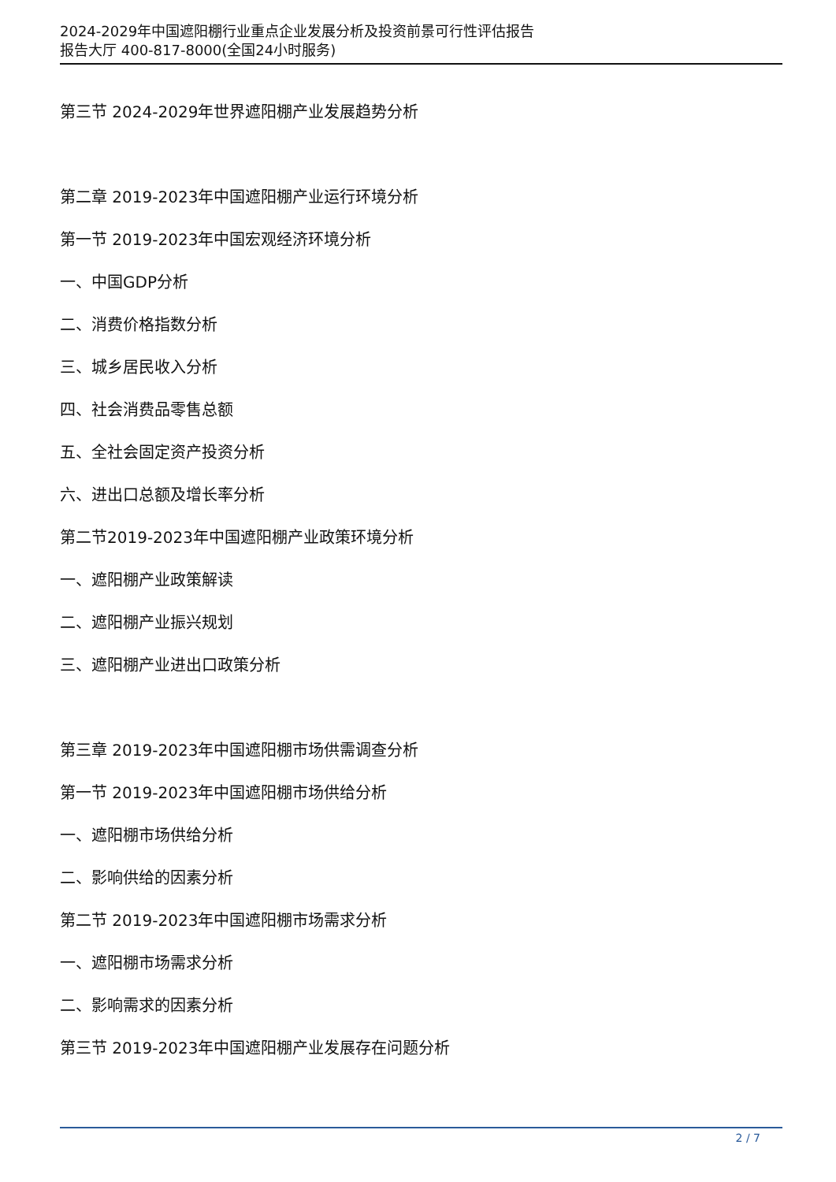2024-2029年中国遮阳棚行业重点企业发展分析及投资前景可行性评估报告
报告大厅 400-817-8000(全国24小时服务)
第三节 2024-2029年世界遮阳棚产业发展趋势分析
第二章 2019-2023年中国遮阳棚产业运行环境分析
第一节 2019-2023年中国宏观经济环境分析
一、中国GDP分析
二、消费价格指数分析
三、城乡居民收入分析
四、社会消费品零售总额
五、全社会固定资产投资分析
六、进出口总额及增长率分析
第二节2019-2023年中国遮阳棚产业政策环境分析
一、遮阳棚产业政策解读
二、遮阳棚产业振兴规划
三、遮阳棚产业进出口政策分析
第三章 2019-2023年中国遮阳棚市场供需调查分析
第一节 2019-2023年中国遮阳棚市场供给分析
一、遮阳棚市场供给分析
二、影响供给的因素分析
第二节 2019-2023年中国遮阳棚市场需求分析
一、遮阳棚市场需求分析
二、影响需求的因素分析
第三节 2019-2023年中国遮阳棚产业发展存在问题分析
2 / 7